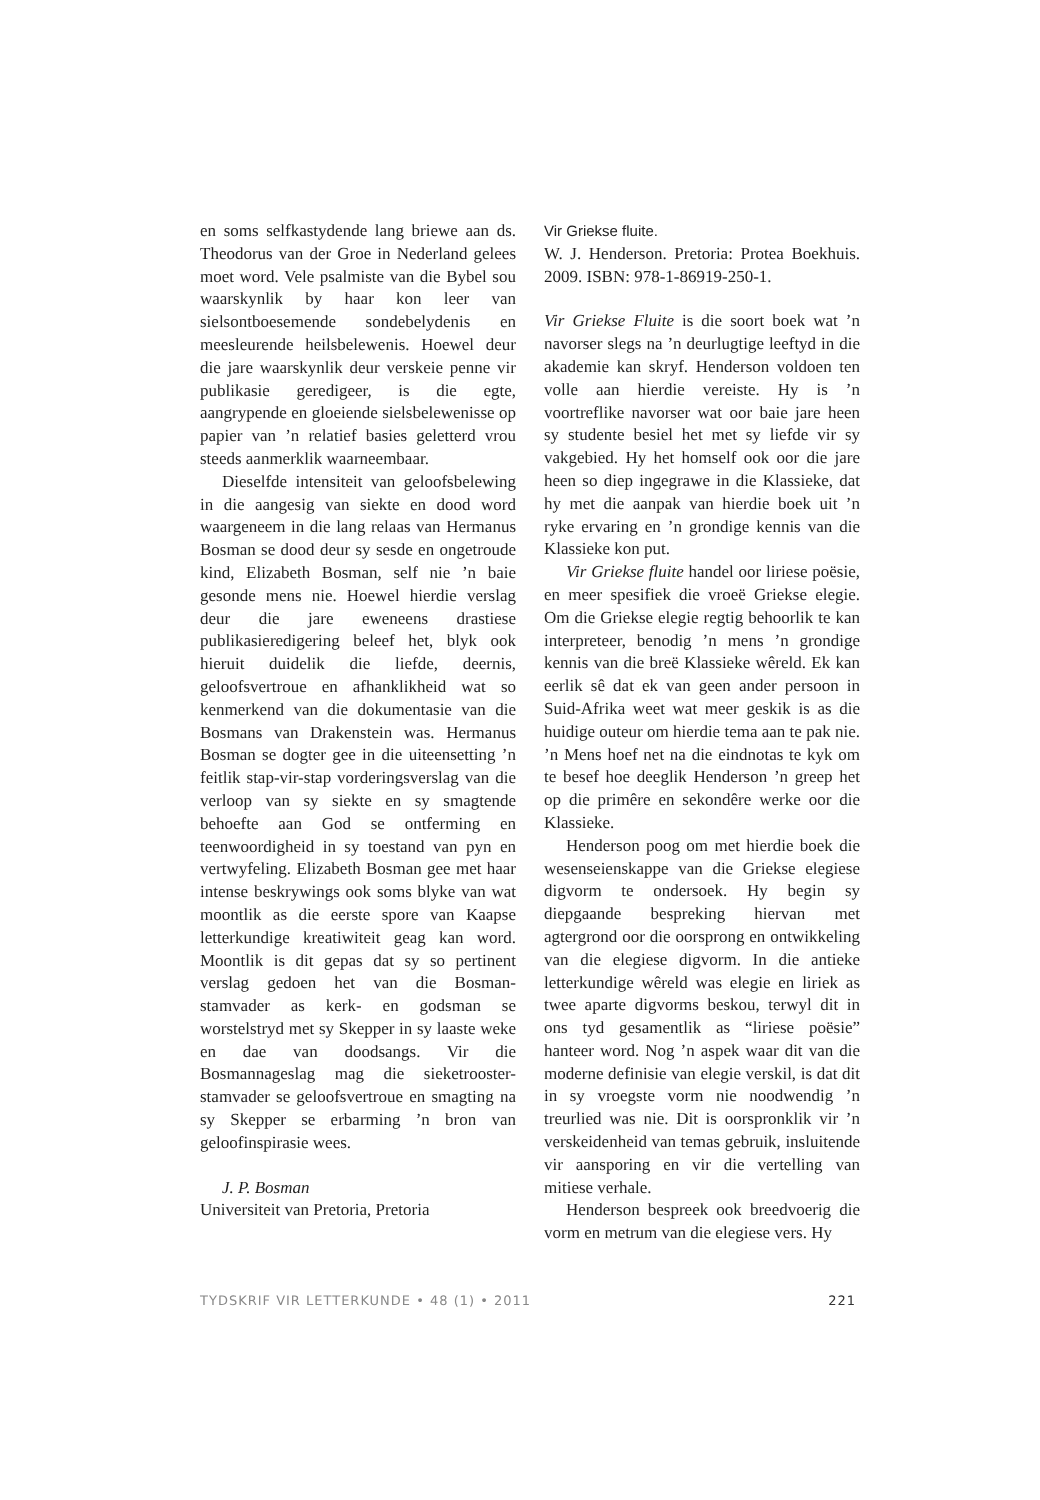en soms selfkastydende lang briewe aan ds. Theodorus van der Groe in Nederland gelees moet word. Vele psalmiste van die Bybel sou waarskynlik by haar kon leer van sielsontboesemende sondebelydenis en meesleurende heilsbelewenis. Hoewel deur die jare waarskynlik deur verskeie penne vir publikasie geredigeer, is die egte, aangrypende en gloeiende sielsbelewenisse op papier van ’n relatief basies geletterd vrou steeds aanmerklik waarneembaar.
Dieselfde intensiteit van geloofsbelewing in die aangesig van siekte en dood word waargeneem in die lang relaas van Hermanus Bosman se dood deur sy sesde en ongetroude kind, Elizabeth Bosman, self nie ’n baie gesonde mens nie. Hoewel hierdie verslag deur die jare eweneens drastiese publikasieredigering beleef het, blyk ook hieruit duidelik die liefde, deernis, geloofsvertroue en afhanklikheid wat so kenmerkend van die dokumentasie van die Bosmans van Drakenstein was. Hermanus Bosman se dogter gee in die uiteensetting ’n feitlik stap-vir-stap vorderingsverslag van die verloop van sy siekte en sy smagtende behoefte aan God se ontferming en teenwoordigheid in sy toestand van pyn en vertwyfeling. Elizabeth Bosman gee met haar intense beskrywings ook soms blyke van wat moontlik as die eerste spore van Kaapse letterkundige kreatiwiteit geag kan word. Moontlik is dit gepas dat sy so pertinent verslag gedoen het van die Bosman-stamvader as kerk- en godsman se worstelstryd met sy Skepper in sy laaste weke en dae van doodsangs. Vir die Bosmannageslag mag die sieketrooster- stamvader se geloofsvertroue en smagting na sy Skepper se erbarming ’n bron van geloofinspirasie wees.
J. P. Bosman
Universiteit van Pretoria, Pretoria
Vir Griekse fluite.
W. J. Henderson. Pretoria: Protea Boekhuis. 2009. ISBN: 978-1-86919-250-1.
Vir Griekse Fluite is die soort boek wat ’n navorser slegs na ’n deurlugtige leeftyd in die akademie kan skryf. Henderson voldoen ten volle aan hierdie vereiste. Hy is ’n voortreflike navorser wat oor baie jare heen sy studente besiel het met sy liefde vir sy vakgebied. Hy het homself ook oor die jare heen so diep ingegrawe in die Klassieke, dat hy met die aanpak van hierdie boek uit ’n ryke ervaring en ’n grondige kennis van die Klassieke kon put.
Vir Griekse fluite handel oor liriese poësie, en meer spesifiek die vroeë Griekse elegie. Om die Griekse elegie regtig behoorlik te kan interpreteer, benodig ’n mens ’n grondige kennis van die breë Klassieke wêreld. Ek kan eerlik sê dat ek van geen ander persoon in Suid-Afrika weet wat meer geskik is as die huidige outeur om hierdie tema aan te pak nie. ’n Mens hoef net na die eindnotas te kyk om te besef hoe deeglik Henderson ’n greep het op die primêre en sekondêre werke oor die Klassieke.
Henderson poog om met hierdie boek die wesenseienskappe van die Griekse elegiese digvorm te ondersoek. Hy begin sy diepgaande bespreking hiervan met agtergrond oor die oorsprong en ontwikkeling van die elegiese digvorm. In die antieke letterkundige wêreld was elegie en liriek as twee aparte digvorms beskou, terwyl dit in ons tyd gesamentlik as “liriese poësie” hanteer word. Nog ’n aspek waar dit van die moderne definisie van elegie verskil, is dat dit in sy vroegste vorm nie noodwendig ’n treurlied was nie. Dit is oorspronklik vir ’n verskeidenheid van temas gebruik, insluitende vir aansporing en vir die vertelling van mitiese verhale.
Henderson bespreek ook breedvoerig die vorm en metrum van die elegiese vers. Hy
TYDSKRIF VIR LETTERKUNDE • 48 (1) • 2011 221